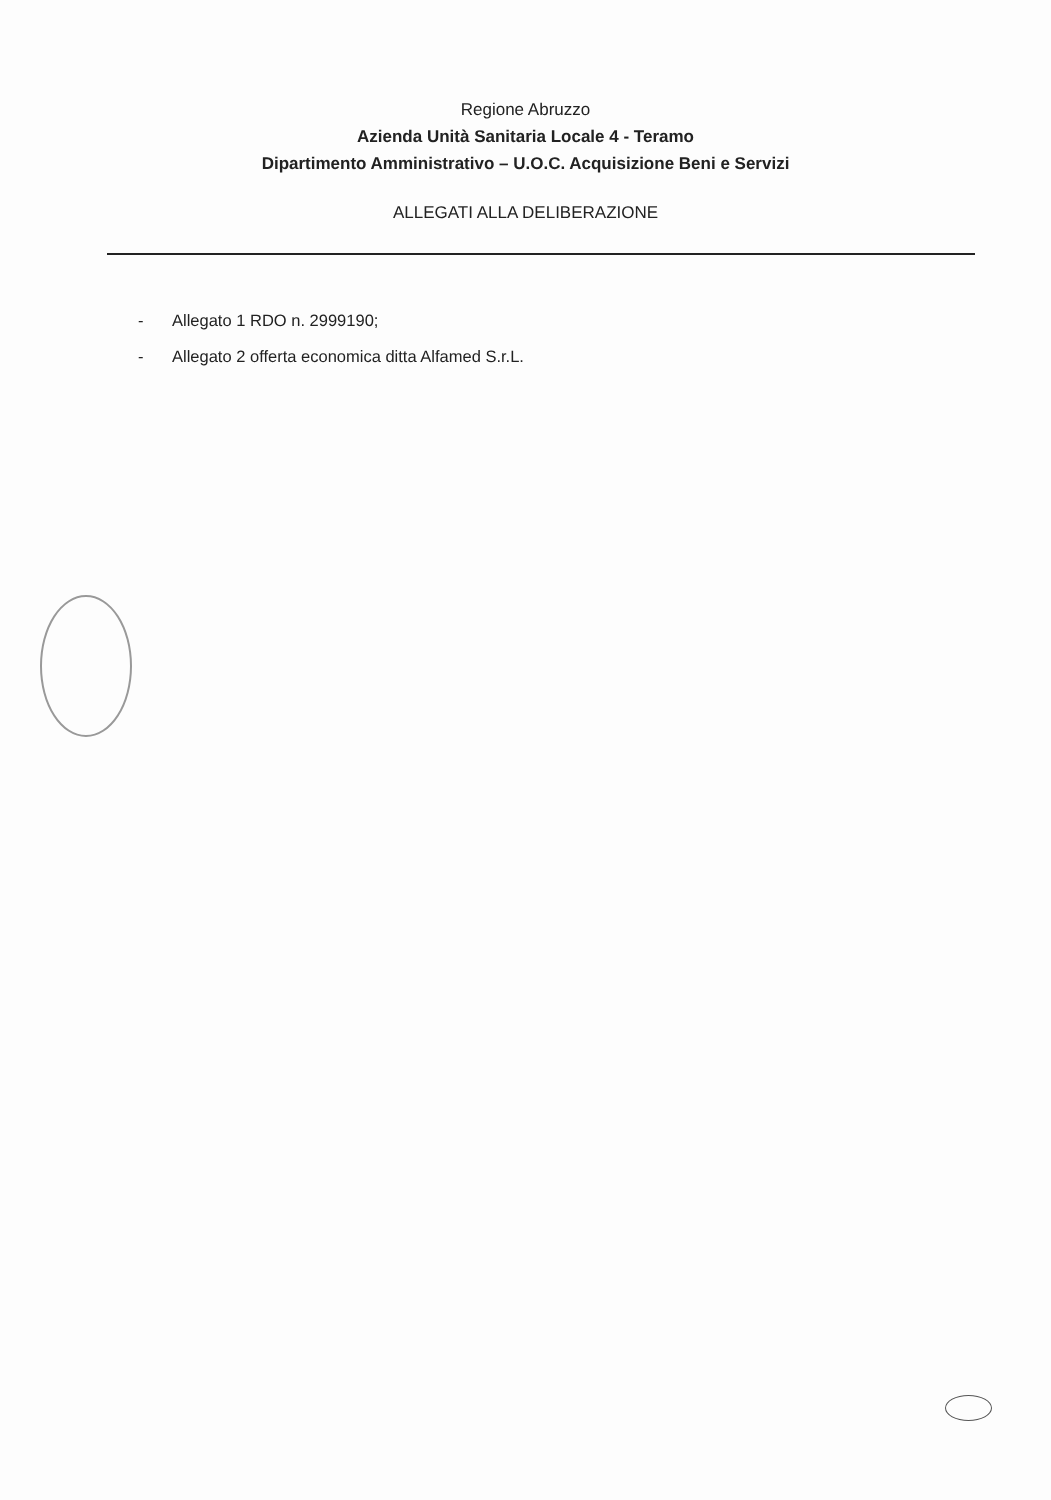Regione Abruzzo
Azienda Unità Sanitaria Locale 4 - Teramo
Dipartimento Amministrativo – U.O.C. Acquisizione Beni e Servizi
ALLEGATI ALLA DELIBERAZIONE
- Allegato 1 RDO n. 2999190;
- Allegato 2 offerta economica ditta Alfamed S.r.L.